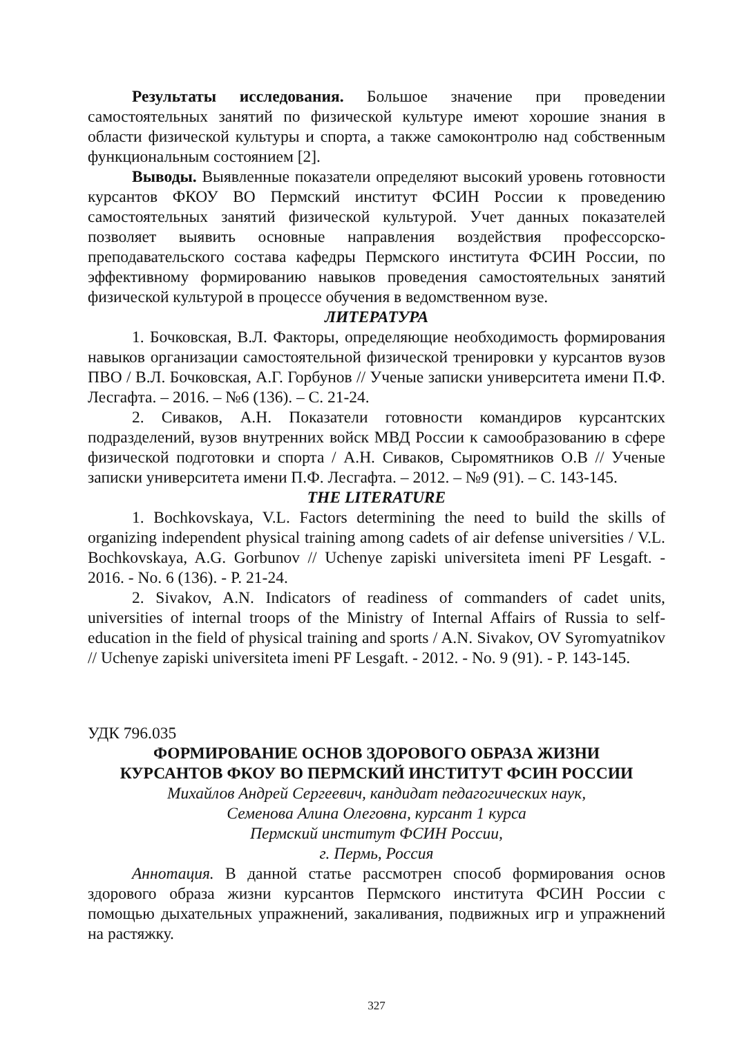Результаты исследования. Большое значение при проведении самостоятельных занятий по физической культуре имеют хорошие знания в области физической культуры и спорта, а также самоконтролю над собственным функциональным состоянием [2].
Выводы. Выявленные показатели определяют высокий уровень готовности курсантов ФКОУ ВО Пермский институт ФСИН России к проведению самостоятельных занятий физической культурой. Учет данных показателей позволяет выявить основные направления воздействия профессорско-преподавательского состава кафедры Пермского института ФСИН России, по эффективному формированию навыков проведения самостоятельных занятий физической культурой в процессе обучения в ведомственном вузе.
ЛИТЕРАТУРА
1. Бочковская, В.Л. Факторы, определяющие необходимость формирования навыков организации самостоятельной физической тренировки у курсантов вузов ПВО / В.Л. Бочковская, А.Г. Горбунов // Ученые записки университета имени П.Ф. Лесгафта. – 2016. – №6 (136). – С. 21-24.
2. Сиваков, А.Н. Показатели готовности командиров курсантских подразделений, вузов внутренних войск МВД России к самообразованию в сфере физической подготовки и спорта / А.Н. Сиваков, Сыромятников О.В // Ученые записки университета имени П.Ф. Лесгафта. – 2012. – №9 (91). – С. 143-145.
THE LITERATURE
1. Bochkovskaya, V.L. Factors determining the need to build the skills of organizing independent physical training among cadets of air defense universities / V.L. Bochkovskaya, A.G. Gorbunov // Uchenye zapiski universiteta imeni PF Lesgaft. - 2016. - No. 6 (136). - P. 21-24.
2. Sivakov, A.N. Indicators of readiness of commanders of cadet units, universities of internal troops of the Ministry of Internal Affairs of Russia to self-education in the field of physical training and sports / A.N. Sivakov, OV Syromyatnikov // Uchenye zapiski universiteta imeni PF Lesgaft. - 2012. - No. 9 (91). - P. 143-145.
УДК 796.035
ФОРМИРОВАНИЕ ОСНОВ ЗДОРОВОГО ОБРАЗА ЖИЗНИ
КУРСАНТОВ ФКОУ ВО ПЕРМСКИЙ ИНСТИТУТ ФСИН РОССИИ
Михайлов Андрей Сергеевич, кандидат педагогических наук,
Семенова Алина Олеговна, курсант 1 курса
Пермский институт ФСИН России,
г. Пермь, Россия
Аннотация. В данной статье рассмотрен способ формирования основ здорового образа жизни курсантов Пермского института ФСИН России с помощью дыхательных упражнений, закаливания, подвижных игр и упражнений на растяжку.
327